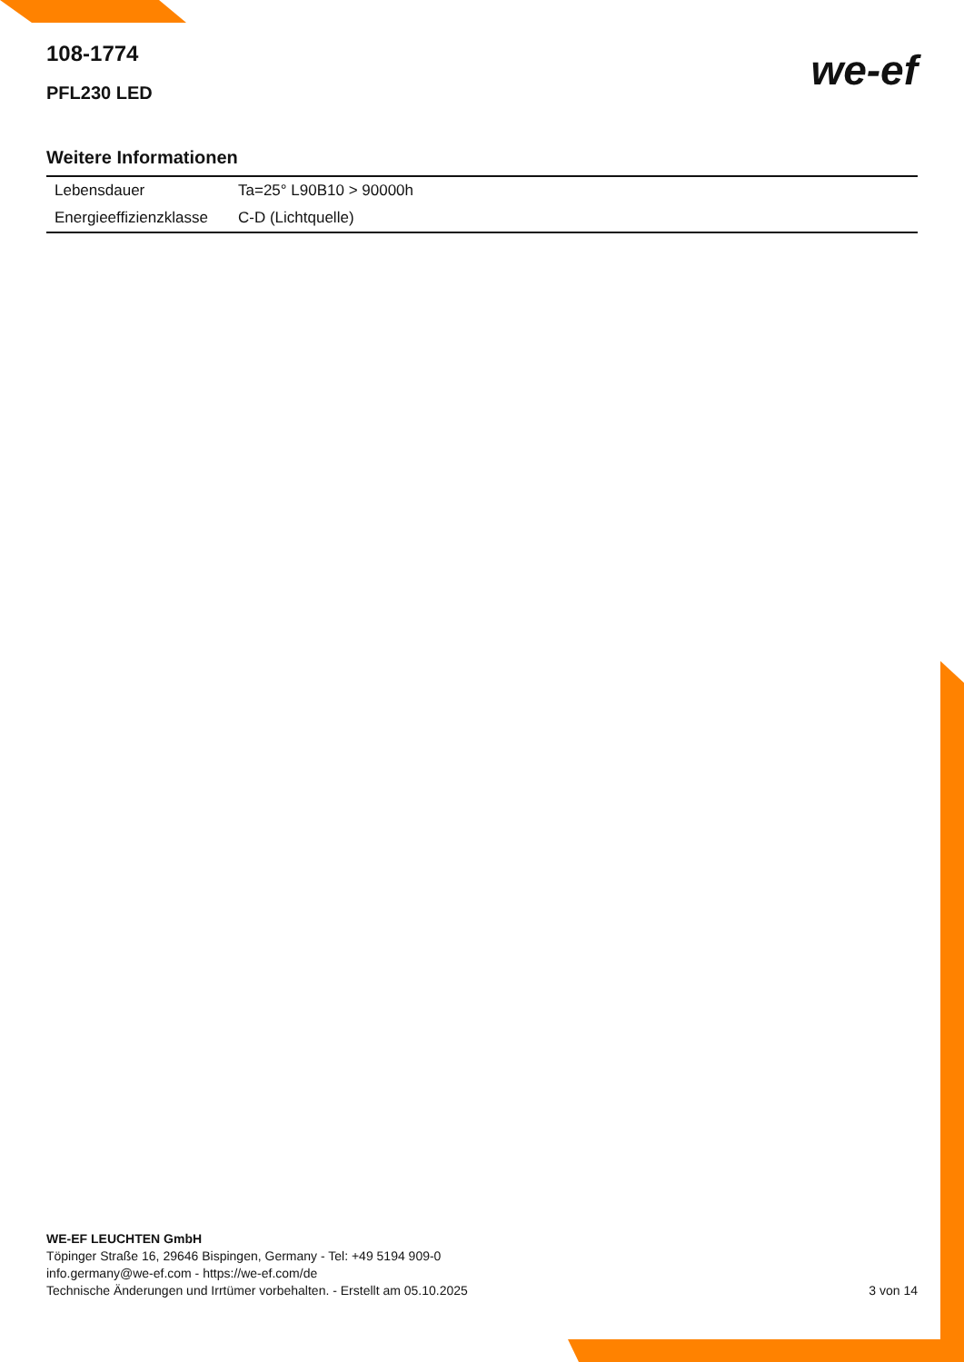108-1774
PFL230 LED
we-ef
Weitere Informationen
| Lebensdauer | Ta=25° L90B10 > 90000h |
| Energieeffizienzklasse | C-D (Lichtquelle) |
WE-EF LEUCHTEN GmbH
Töpinger Straße 16, 29646 Bispingen, Germany - Tel: +49 5194 909-0
info.germany@we-ef.com - https://we-ef.com/de
Technische Änderungen und Irrtümer vorbehalten. - Erstellt am 05.10.2025
3 von 14